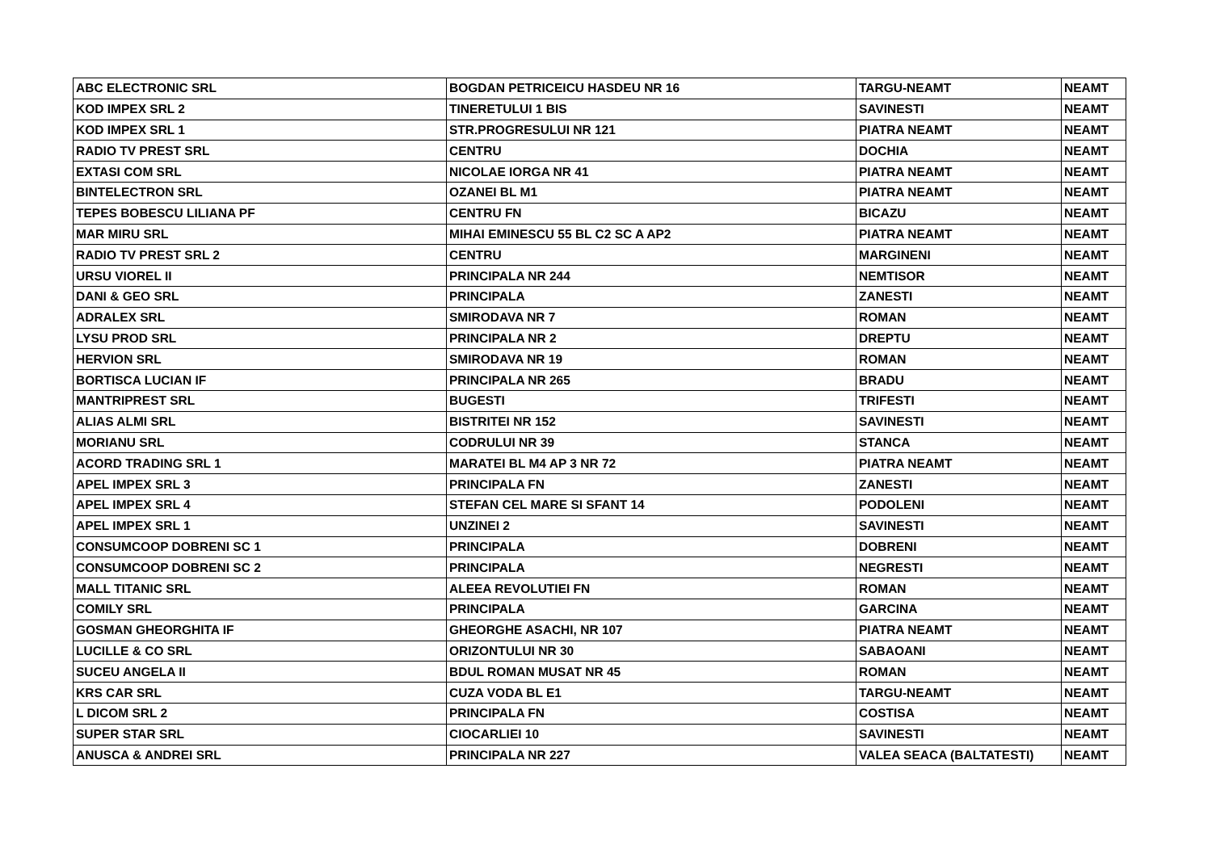| ABC ELECTRONIC SRL | BOGDAN PETRICEICU HASDEU NR 16 | TARGU-NEAMT | NEAMT |
| KOD IMPEX SRL 2 | TINERETULUI 1 BIS | SAVINESTI | NEAMT |
| KOD IMPEX SRL 1 | STR.PROGRESULUI NR 121 | PIATRA NEAMT | NEAMT |
| RADIO TV PREST SRL | CENTRU | DOCHIA | NEAMT |
| EXTASI COM SRL | NICOLAE IORGA NR 41 | PIATRA NEAMT | NEAMT |
| BINTELECTRON SRL | OZANEI BL M1 | PIATRA NEAMT | NEAMT |
| TEPES BOBESCU LILIANA PF | CENTRU FN | BICAZU | NEAMT |
| MAR MIRU SRL | MIHAI EMINESCU 55 BL C2 SC A AP2 | PIATRA NEAMT | NEAMT |
| RADIO TV PREST SRL 2 | CENTRU | MARGINENI | NEAMT |
| URSU VIOREL II | PRINCIPALA NR 244 | NEMTISOR | NEAMT |
| DANI & GEO SRL | PRINCIPALA | ZANESTI | NEAMT |
| ADRALEX SRL | SMIRODAVA NR 7 | ROMAN | NEAMT |
| LYSU PROD SRL | PRINCIPALA NR 2 | DREPTU | NEAMT |
| HERVION SRL | SMIRODAVA NR 19 | ROMAN | NEAMT |
| BORTISCA LUCIAN IF | PRINCIPALA NR 265 | BRADU | NEAMT |
| MANTRIPREST SRL | BUGESTI | TRIFESTI | NEAMT |
| ALIAS ALMI SRL | BISTRITEI NR 152 | SAVINESTI | NEAMT |
| MORIANU SRL | CODRULUI NR 39 | STANCA | NEAMT |
| ACORD TRADING SRL 1 | MARATEI BL M4 AP 3 NR 72 | PIATRA NEAMT | NEAMT |
| APEL IMPEX SRL 3 | PRINCIPALA FN | ZANESTI | NEAMT |
| APEL IMPEX SRL 4 | STEFAN CEL MARE SI SFANT 14 | PODOLENI | NEAMT |
| APEL IMPEX SRL 1 | UNZINEI 2 | SAVINESTI | NEAMT |
| CONSUMCOOP DOBRENI SC 1 | PRINCIPALA | DOBRENI | NEAMT |
| CONSUMCOOP DOBRENI SC 2 | PRINCIPALA | NEGRESTI | NEAMT |
| MALL TITANIC SRL | ALEEA REVOLUTIEI FN | ROMAN | NEAMT |
| COMILY SRL | PRINCIPALA | GARCINA | NEAMT |
| GOSMAN GHEORGHITA IF | GHEORGHE ASACHI, NR 107 | PIATRA NEAMT | NEAMT |
| LUCILLE & CO SRL | ORIZONTULUI NR 30 | SABAOANI | NEAMT |
| SUCEU ANGELA II | BDUL ROMAN MUSAT NR 45 | ROMAN | NEAMT |
| KRS CAR SRL | CUZA VODA BL E1 | TARGU-NEAMT | NEAMT |
| L DICOM SRL 2 | PRINCIPALA FN | COSTISA | NEAMT |
| SUPER STAR SRL | CIOCARLIEI 10 | SAVINESTI | NEAMT |
| ANUSCA & ANDREI SRL | PRINCIPALA NR 227 | VALEA SEACA (BALTATESTI) | NEAMT |